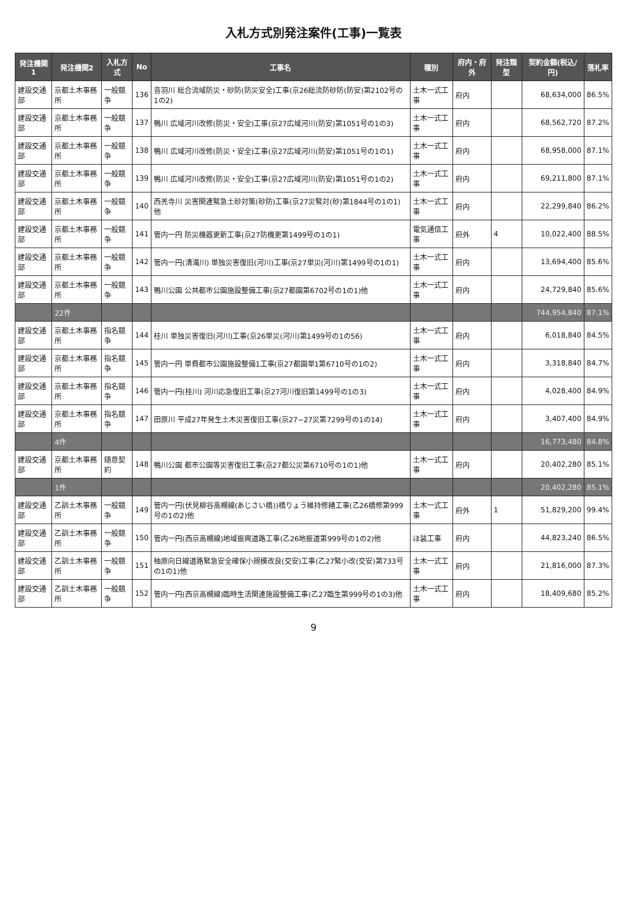入札方式別発注案件(工事)一覧表
| 発注機関1 | 発注機関2 | 入札方式 | No | 工事名 | 種別 | 府内・府外 | 発注類型 | 契約金額(税込/円) | 落札率 |
| --- | --- | --- | --- | --- | --- | --- | --- | --- | --- |
| 建設交通部 | 京都土木事務所 | 一般競争 | 136 | 音羽川 総合流域防災・砂防(防災安全)工事(京26総流防砂防(防安)第2102号の1の2) | 土木一式工事 | 府内 | | 68,634,000 | 86.5% |
| 建設交通部 | 京都土木事務所 | 一般競争 | 137 | 鴨川 広域河川改修(防災・安全)工事(京27広域河川(防安)第1051号の1の3) | 土木一式工事 | 府内 | | 68,562,720 | 87.2% |
| 建設交通部 | 京都土木事務所 | 一般競争 | 138 | 鴨川 広域河川改修(防災・安全)工事(京27広域河川(防安)第1051号の1の1) | 土木一式工事 | 府内 | | 68,958,000 | 87.1% |
| 建設交通部 | 京都土木事務所 | 一般競争 | 139 | 鴨川 広域河川改修(防災・安全)工事(京27広域河川(防安)第1051号の1の2) | 土木一式工事 | 府内 | | 69,211,800 | 87.1% |
| 建設交通部 | 京都土木事務所 | 一般競争 | 140 | 西羌寺川 災害関連緊急土砂対策(砂防)工事(京27災緊対(砂)第1844号の1の1)他 | 土木一式工事 | 府内 | | 22,299,840 | 86.2% |
| 建設交通部 | 京都土木事務所 | 一般競争 | 141 | 管内一円 防災機器更新工事(京27防機更第1499号の1の1) | 電気通信工事 | 府外 | 4 | 10,022,400 | 88.5% |
| 建設交通部 | 京都土木事務所 | 一般競争 | 142 | 管内一円(清滝川) 単独災害復旧(河川)工事(京27単災(河川)第1499号の1の1) | 土木一式工事 | 府内 | | 13,694,400 | 85.6% |
| 建設交通部 | 京都土木事務所 | 一般競争 | 143 | 鴨川公園 公共都市公園施設整備工事(京27都園第6702号の1の1)他 | 土木一式工事 | 府内 | | 24,729,840 | 85.6% |
| | 22件 | | | | | | | 744,954,840 | 87.1% |
| 建設交通部 | 京都土木事務所 | 指名競争 | 144 | 桂川 単独災害復旧(河川)工事(京26単災(河川)第1499号の1の56) | 土木一式工事 | 府内 | | 6,018,840 | 84.5% |
| 建設交通部 | 京都土木事務所 | 指名競争 | 145 | 管内一円 単費都市公園施設整備1工事(京27都園単1第6710号の1の2) | 土木一式工事 | 府内 | | 3,318,840 | 84.7% |
| 建設交通部 | 京都土木事務所 | 指名競争 | 146 | 管内一円(桂川) 河川応急復旧工事(京27河川復旧第1499号の1の3) | 土木一式工事 | 府内 | | 4,028,400 | 84.9% |
| 建設交通部 | 京都土木事務所 | 指名競争 | 147 | 田原川 平成27年発生土木災害復旧工事(京27−27災第7299号の1の14) | 土木一式工事 | 府内 | | 3,407,400 | 84.9% |
| | 4件 | | | | | | | 16,773,480 | 84.8% |
| 建設交通部 | 京都土木事務所 | 随意契約 | 148 | 鴨川公園 都市公園等災害復旧工事(京27都公災第6710号の1の1)他 | 土木一式工事 | 府内 | | 20,402,280 | 85.1% |
| | 1件 | | | | | | | 20,402,280 | 85.1% |
| 建設交通部 | 乙訓土木事務所 | 一般競争 | 149 | 管内一円(伏見柳谷高槻線(あじさい橋))橋りょう維持修繕工事(乙26橋修第999号の1の2)他 | 土木一式工事 | 府外 | 1 | 51,829,200 | 99.4% |
| 建設交通部 | 乙訓土木事務所 | 一般競争 | 150 | 管内一円(西京高槻線)地域振興道路工事(乙26地振道第999号の1の2)他 | ほ装工事 | 府内 | | 44,823,240 | 86.5% |
| 建設交通部 | 乙訓土木事務所 | 一般競争 | 151 | 柚原向日線道路緊急安全確保小規模改良(交安)工事(乙27緊小改(交安)第733号の1の1)他 | 土木一式工事 | 府内 | | 21,816,000 | 87.3% |
| 建設交通部 | 乙訓土木事務所 | 一般競争 | 152 | 管内一円(西京高槻線)臨時生活関連施設整備工事(乙27臨生第999号の1の3)他 | 土木一式工事 | 府内 | | 18,409,680 | 85.2% |
9